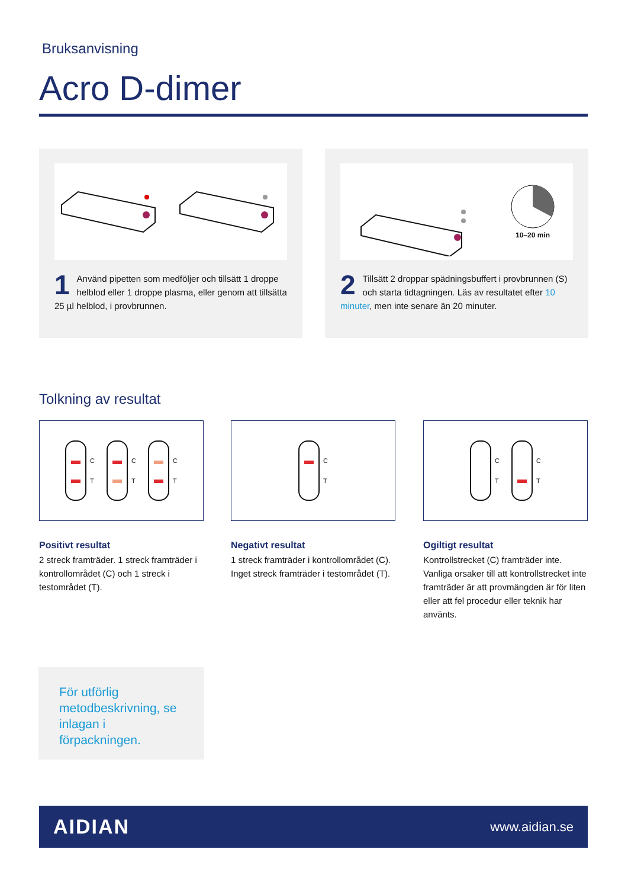Bruksanvisning
Acro D-dimer
1 Använd pipetten som medföljer och tillsätt 1 droppe helblod eller 1 droppe plasma, eller genom att tillsätta 25 µl helblod, i provbrunnen.
10–20 min
2 Tillsätt 2 droppar spädningsbuffert i provbrunnen (S) och starta tidtagningen. Läs av resultatet efter 10 minuter, men inte senare än 20 minuter.
Tolkning av resultat
C
T
C
T
C
T
Positivt resultat
2 streck framträder. 1 streck framträder i kontrollområdet (C) och 1 streck i testområdet (T).
C
T
Negativt resultat
1 streck framträder i kontrollområdet (C). Inget streck framträder i testområdet (T).
C
T
C
T
Ogiltigt resultat
Kontrollstrecket (C) framträder inte. Vanliga orsaker till att kontrollstrecket inte framträder är att provmängden är för liten eller att fel procedur eller teknik har använts.
För utförlig metodbeskrivning, se inlagan i förpackningen.
AIDIAN www.aidian.se